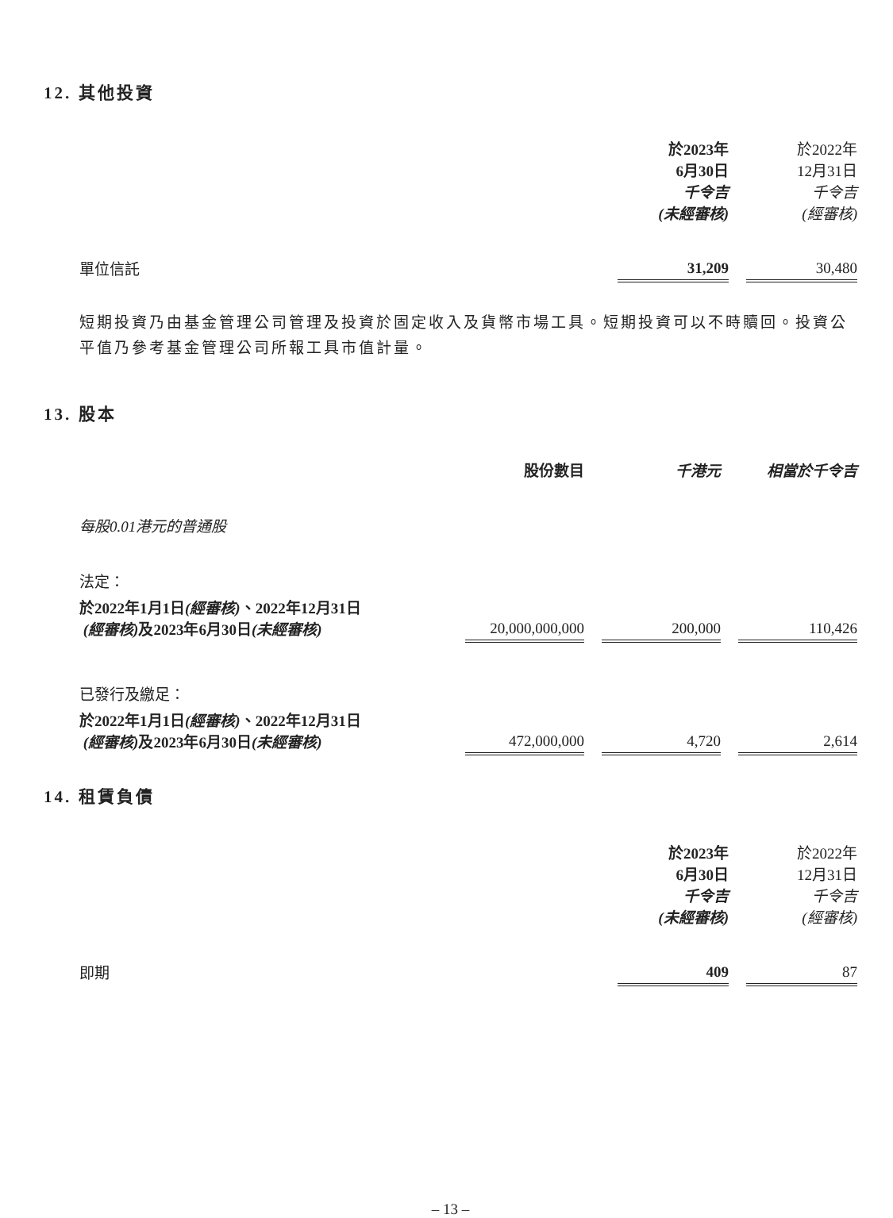12. 其他投資
| | 於2023年 6月30日 千令吉 (未經審核) | | 於2022年 12月31日 千令吉 (經審核) |
| 單位信託 | 31,209 | | 30,480 |
短期投資乃由基金管理公司管理及投資於固定收入及貨幣市場工具。短期投資可以不時贖回。投資公平值乃參考基金管理公司所報工具市值計量。
13. 股本
| | 股份數目 | | 千港元 | | 相當於千令吉 |
| 每股0.01港元的普通股 | | | | | |
| 法定： | | | | | |
| 於2022年1月1日 (經審核) 、2022年12月31日 (經審核) 及2023年6月30日 (未經審核) | 20,000,000,000 | | 200,000 | | 110,426 |
| 已發行及繳足： | | | | | |
| 於2022年1月1日 (經審核) 、2022年12月31日 (經審核) 及2023年6月30日 (未經審核) | 472,000,000 | | 4,720 | | 2,614 |
14. 租賃負債
| | 於2023年 6月30日 千令吉 (未經審核) | | 於2022年 12月31日 千令吉 (經審核) |
| 即期 | 409 | | 87 |
– 13 –